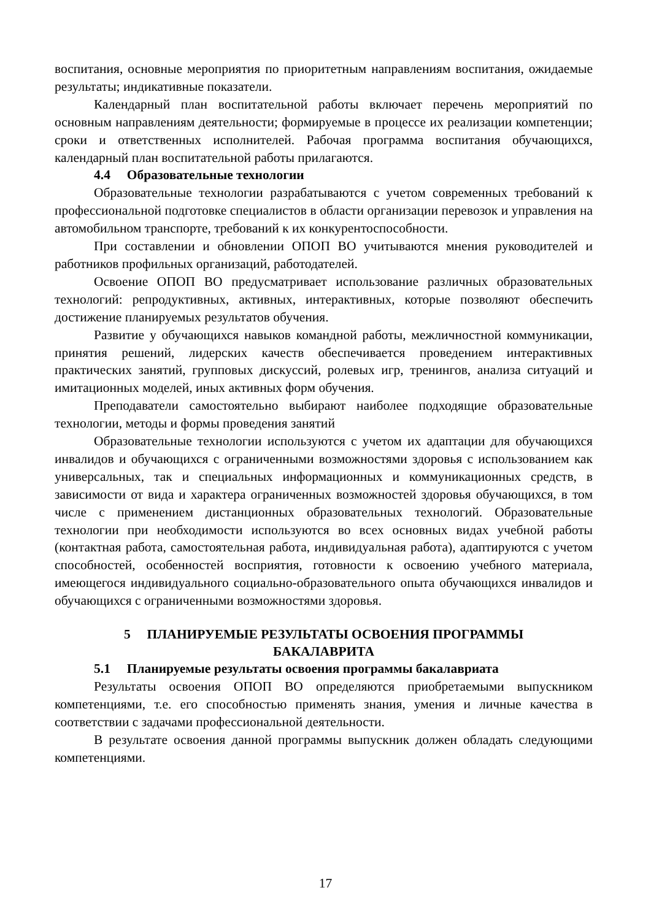воспитания, основные мероприятия по приоритетным направлениям воспитания, ожидаемые результаты; индикативные показатели.
Календарный план воспитательной работы включает перечень мероприятий по основным направлениям деятельности; формируемые в процессе их реализации компетенции; сроки и ответственных исполнителей. Рабочая программа воспитания обучающихся, календарный план воспитательной работы прилагаются.
4.4 Образовательные технологии
Образовательные технологии разрабатываются с учетом современных требований к профессиональной подготовке специалистов в области организации перевозок и управления на автомобильном транспорте, требований к их конкурентоспособности.
При составлении и обновлении ОПОП ВО учитываются мнения руководителей и работников профильных организаций, работодателей.
Освоение ОПОП ВО предусматривает использование различных образовательных технологий: репродуктивных, активных, интерактивных, которые позволяют обеспечить достижение планируемых результатов обучения.
Развитие у обучающихся навыков командной работы, межличностной коммуникации, принятия решений, лидерских качеств обеспечивается проведением интерактивных практических занятий, групповых дискуссий, ролевых игр, тренингов, анализа ситуаций и имитационных моделей, иных активных форм обучения.
Преподаватели самостоятельно выбирают наиболее подходящие образовательные технологии, методы и формы проведения занятий
Образовательные технологии используются с учетом их адаптации для обучающихся инвалидов и обучающихся с ограниченными возможностями здоровья с использованием как универсальных, так и специальных информационных и коммуникационных средств, в зависимости от вида и характера ограниченных возможностей здоровья обучающихся, в том числе с применением дистанционных образовательных технологий. Образовательные технологии при необходимости используются во всех основных видах учебной работы (контактная работа, самостоятельная работа, индивидуальная работа), адаптируются с учетом способностей, особенностей восприятия, готовности к освоению учебного материала, имеющегося индивидуального социально-образовательного опыта обучающихся инвалидов и обучающихся с ограниченными возможностями здоровья.
5 ПЛАНИРУЕМЫЕ РЕЗУЛЬТАТЫ ОСВОЕНИЯ ПРОГРАММЫ
БАКАЛАВРИТА
5.1 Планируемые результаты освоения программы бакалавриата
Результаты освоения ОПОП ВО определяются приобретаемыми выпускником компетенциями, т.е. его способностью применять знания, умения и личные качества в соответствии с задачами профессиональной деятельности.
В результате освоения данной программы выпускник должен обладать следующими компетенциями.
17